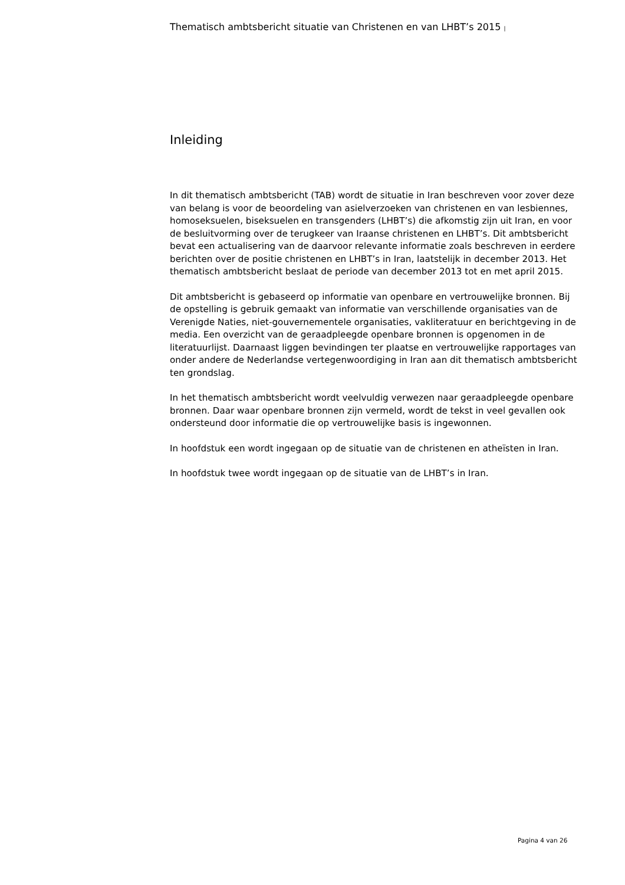Thematisch ambtsbericht situatie van Christenen en van LHBT’s 2015 |
Inleiding
In dit thematisch ambtsbericht (TAB) wordt de situatie in Iran beschreven voor zover deze van belang is voor de beoordeling van asielverzoeken van christenen en van lesbiennes, homoseksuelen, biseksuelen en transgenders (LHBT’s) die afkomstig zijn uit Iran, en voor de besluitvorming over de terugkeer van Iraanse christenen en LHBT’s. Dit ambtsbericht bevat een actualisering van de daarvoor relevante informatie zoals beschreven in eerdere berichten over de positie christenen en LHBT’s in Iran, laatstelijk in december 2013. Het thematisch ambtsbericht beslaat de periode van december 2013 tot en met april 2015.
Dit ambtsbericht is gebaseerd op informatie van openbare en vertrouwelijke bronnen. Bij de opstelling is gebruik gemaakt van informatie van verschillende organisaties van de Verenigde Naties, niet-gouvernementele organisaties, vakliteratuur en berichtgeving in de media. Een overzicht van de geraadpleegde openbare bronnen is opgenomen in de literatuurlijst. Daarnaast liggen bevindingen ter plaatse en vertrouwelijke rapportages van onder andere de Nederlandse vertegenwoordiging in Iran aan dit thematisch ambtsbericht ten grondslag.
In het thematisch ambtsbericht wordt veelvuldig verwezen naar geraadpleegde openbare bronnen. Daar waar openbare bronnen zijn vermeld, wordt de tekst in veel gevallen ook ondersteund door informatie die op vertrouwelijke basis is ingewonnen.
In hoofdstuk een wordt ingegaan op de situatie van de christenen en atheïsten in Iran.
In hoofdstuk twee wordt ingegaan op de situatie van de LHBT’s in Iran.
Pagina 4 van 26